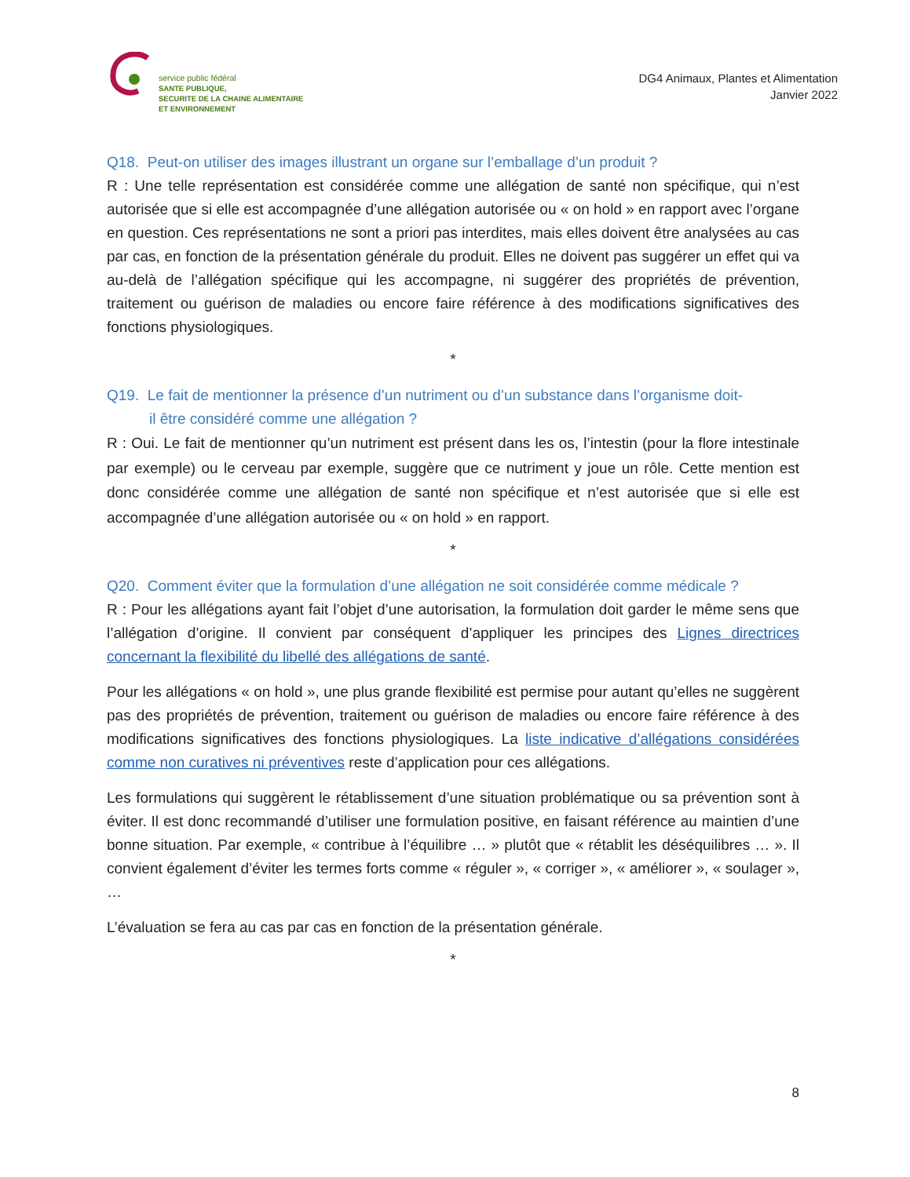service public fédéral
SANTE PUBLIQUE,
SECURITE DE LA CHAINE ALIMENTAIRE
ET ENVIRONNEMENT
DG4 Animaux, Plantes et Alimentation
Janvier 2022
Q18. Peut-on utiliser des images illustrant un organe sur l’emballage d’un produit ?
R : Une telle représentation est considérée comme une allégation de santé non spécifique, qui n’est autorisée que si elle est accompagnée d’une allégation autorisée ou « on hold » en rapport avec l’organe en question. Ces représentations ne sont a priori pas interdites, mais elles doivent être analysées au cas par cas, en fonction de la présentation générale du produit. Elles ne doivent pas suggérer un effet qui va au-delà de l’allégation spécifique qui les accompagne, ni suggérer des propriétés de prévention, traitement ou guérison de maladies ou encore faire référence à des modifications significatives des fonctions physiologiques.
*
Q19. Le fait de mentionner la présence d’un nutriment ou d’un substance dans l’organisme doit-
il être considéré comme une allégation ?
R : Oui. Le fait de mentionner qu’un nutriment est présent dans les os, l’intestin (pour la flore intestinale par exemple) ou le cerveau par exemple, suggère que ce nutriment y joue un rôle. Cette mention est donc considérée comme une allégation de santé non spécifique et n’est autorisée que si elle est accompagnée d’une allégation autorisée ou « on hold » en rapport.
*
Q20. Comment éviter que la formulation d’une allégation ne soit considérée comme médicale ?
R : Pour les allégations ayant fait l’objet d’une autorisation, la formulation doit garder le même sens que l’allégation d’origine. Il convient par conséquent d’appliquer les principes des Lignes directrices concernant la flexibilité du libellé des allégations de santé.
Pour les allégations « on hold », une plus grande flexibilité est permise pour autant qu’elles ne suggèrent pas des propriétés de prévention, traitement ou guérison de maladies ou encore faire référence à des modifications significatives des fonctions physiologiques. La liste indicative d’allégations considérées comme non curatives ni préventives reste d’application pour ces allégations.
Les formulations qui suggèrent le rétablissement d’une situation problématique ou sa prévention sont à éviter. Il est donc recommandé d’utiliser une formulation positive, en faisant référence au maintien d’une bonne situation. Par exemple, « contribue à l’équilibre … » plutôt que « rétablit les déséquilibres … ». Il convient également d’éviter les termes forts comme « réguler », « corriger », « améliorer », « soulager », …
L’évaluation se fera au cas par cas en fonction de la présentation générale.
*
8